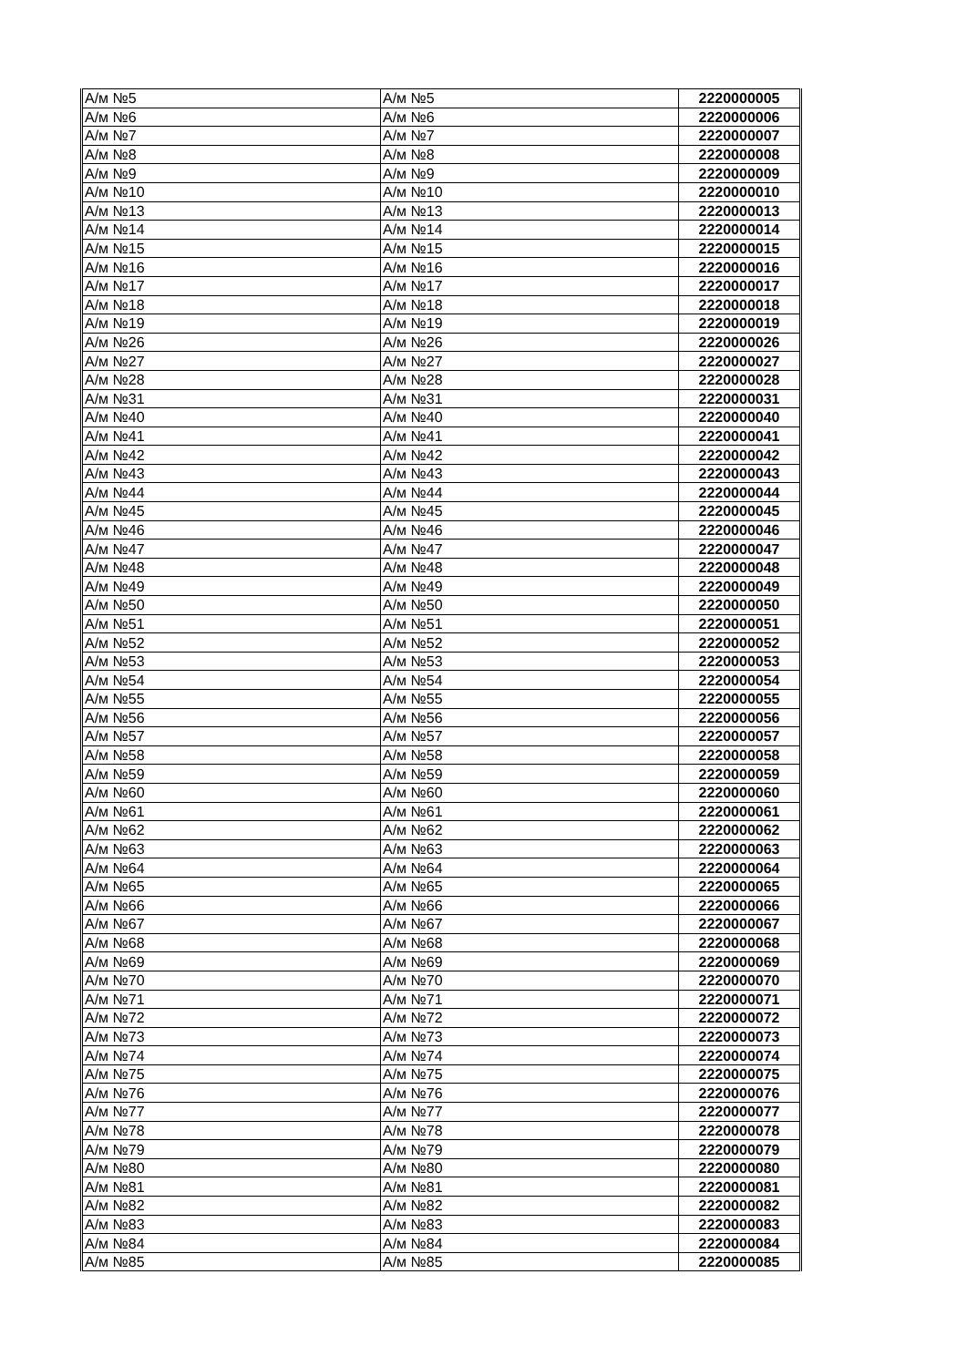| А/м №5 | А/м №5 | 2220000005 |
| А/м №6 | А/м №6 | 2220000006 |
| А/м №7 | А/м №7 | 2220000007 |
| А/м №8 | А/м №8 | 2220000008 |
| А/м №9 | А/м №9 | 2220000009 |
| А/м №10 | А/м №10 | 2220000010 |
| А/м №13 | А/м №13 | 2220000013 |
| А/м №14 | А/м №14 | 2220000014 |
| А/м №15 | А/м №15 | 2220000015 |
| А/м №16 | А/м №16 | 2220000016 |
| А/м №17 | А/м №17 | 2220000017 |
| А/м №18 | А/м №18 | 2220000018 |
| А/м №19 | А/м №19 | 2220000019 |
| А/м №26 | А/м №26 | 2220000026 |
| А/м №27 | А/м №27 | 2220000027 |
| А/м №28 | А/м №28 | 2220000028 |
| А/м №31 | А/м №31 | 2220000031 |
| А/м №40 | А/м №40 | 2220000040 |
| А/м №41 | А/м №41 | 2220000041 |
| А/м №42 | А/м №42 | 2220000042 |
| А/м №43 | А/м №43 | 2220000043 |
| А/м №44 | А/м №44 | 2220000044 |
| А/м №45 | А/м №45 | 2220000045 |
| А/м №46 | А/м №46 | 2220000046 |
| А/м №47 | А/м №47 | 2220000047 |
| А/м №48 | А/м №48 | 2220000048 |
| А/м №49 | А/м №49 | 2220000049 |
| А/м №50 | А/м №50 | 2220000050 |
| А/м №51 | А/м №51 | 2220000051 |
| А/м №52 | А/м №52 | 2220000052 |
| А/м №53 | А/м №53 | 2220000053 |
| А/м №54 | А/м №54 | 2220000054 |
| А/м №55 | А/м №55 | 2220000055 |
| А/м №56 | А/м №56 | 2220000056 |
| А/м №57 | А/м №57 | 2220000057 |
| А/м №58 | А/м №58 | 2220000058 |
| А/м №59 | А/м №59 | 2220000059 |
| А/м №60 | А/м №60 | 2220000060 |
| А/м №61 | А/м №61 | 2220000061 |
| А/м №62 | А/м №62 | 2220000062 |
| А/м №63 | А/м №63 | 2220000063 |
| А/м №64 | А/м №64 | 2220000064 |
| А/м №65 | А/м №65 | 2220000065 |
| А/м №66 | А/м №66 | 2220000066 |
| А/м №67 | А/м №67 | 2220000067 |
| А/м №68 | А/м №68 | 2220000068 |
| А/м №69 | А/м №69 | 2220000069 |
| А/м №70 | А/м №70 | 2220000070 |
| А/м №71 | А/м №71 | 2220000071 |
| А/м №72 | А/м №72 | 2220000072 |
| А/м №73 | А/м №73 | 2220000073 |
| А/м №74 | А/м №74 | 2220000074 |
| А/м №75 | А/м №75 | 2220000075 |
| А/м №76 | А/м №76 | 2220000076 |
| А/м №77 | А/м №77 | 2220000077 |
| А/м №78 | А/м №78 | 2220000078 |
| А/м №79 | А/м №79 | 2220000079 |
| А/м №80 | А/м №80 | 2220000080 |
| А/м №81 | А/м №81 | 2220000081 |
| А/м №82 | А/м №82 | 2220000082 |
| А/м №83 | А/м №83 | 2220000083 |
| А/м №84 | А/м №84 | 2220000084 |
| А/м №85 | А/м №85 | 2220000085 |